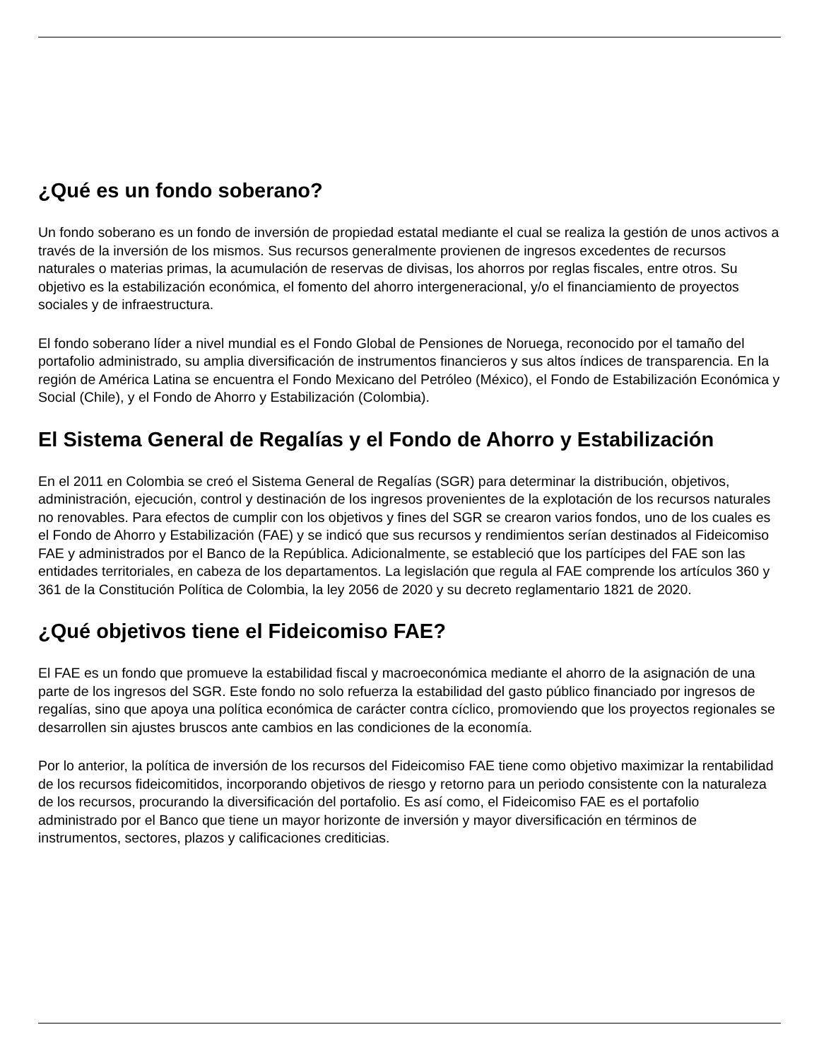¿Qué es un fondo soberano?
Un fondo soberano es un fondo de inversión de propiedad estatal mediante el cual se realiza la gestión de unos activos a través de la inversión de los mismos. Sus recursos generalmente provienen de ingresos excedentes de recursos naturales o materias primas, la acumulación de reservas de divisas, los ahorros por reglas fiscales, entre otros. Su objetivo es la estabilización económica, el fomento del ahorro intergeneracional, y/o el financiamiento de proyectos sociales y de infraestructura.
El fondo soberano líder a nivel mundial es el Fondo Global de Pensiones de Noruega, reconocido por el tamaño del portafolio administrado, su amplia diversificación de instrumentos financieros y sus altos índices de transparencia. En la región de América Latina se encuentra el Fondo Mexicano del Petróleo (México), el Fondo de Estabilización Económica y Social (Chile), y el Fondo de Ahorro y Estabilización (Colombia).
El Sistema General de Regalías y el Fondo de Ahorro y Estabilización
En el 2011 en Colombia se creó el Sistema General de Regalías (SGR) para determinar la distribución, objetivos, administración, ejecución, control y destinación de los ingresos provenientes de la explotación de los recursos naturales no renovables. Para efectos de cumplir con los objetivos y fines del SGR se crearon varios fondos, uno de los cuales es el Fondo de Ahorro y Estabilización (FAE) y se indicó que sus recursos y rendimientos serían destinados al Fideicomiso FAE y administrados por el Banco de la República. Adicionalmente, se estableció que los partícipes del FAE son las entidades territoriales, en cabeza de los departamentos. La legislación que regula al FAE comprende los artículos 360 y 361 de la Constitución Política de Colombia, la ley 2056 de 2020 y su decreto reglamentario 1821 de 2020.
¿Qué objetivos tiene el Fideicomiso FAE?
El FAE es un fondo que promueve la estabilidad fiscal y macroeconómica mediante el ahorro de la asignación de una parte de los ingresos del SGR. Este fondo no solo refuerza la estabilidad del gasto público financiado por ingresos de regalías, sino que apoya una política económica de carácter contra cíclico, promoviendo que los proyectos regionales se desarrollen sin ajustes bruscos ante cambios en las condiciones de la economía.
Por lo anterior, la política de inversión de los recursos del Fideicomiso FAE tiene como objetivo maximizar la rentabilidad de los recursos fideicomitidos, incorporando objetivos de riesgo y retorno para un periodo consistente con la naturaleza de los recursos, procurando la diversificación del portafolio. Es así como, el Fideicomiso FAE es el portafolio administrado por el Banco que tiene un mayor horizonte de inversión y mayor diversificación en términos de instrumentos, sectores, plazos y calificaciones crediticias.